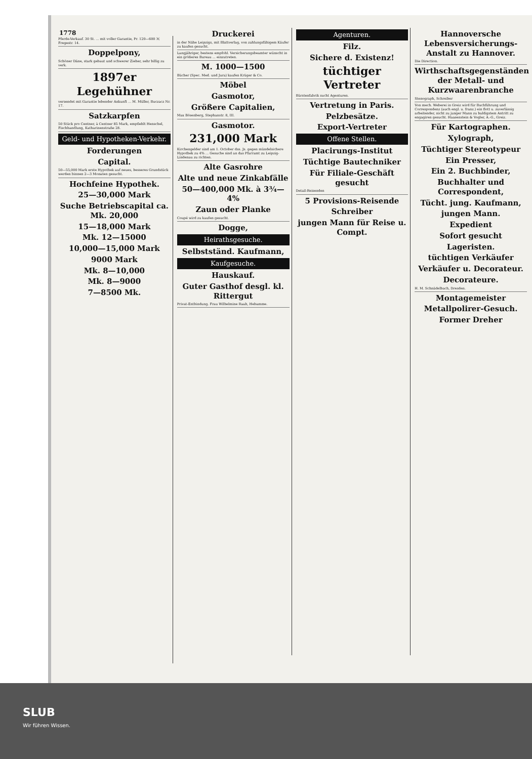1778
Pferde-Verkauf. 30 St. ... mit voller Garantie, Pr. 120—600 ℳ Fregestr. 14.
Doppelpony,
Schöner Däne, stark gebaut und schwerer Zieher, sehr billig zu verk.
1897er Legehühner
versendet mit Garantie lebender Ankunft ... M. Müller, Buczacz Nr. 17.
Satzkarpfen
50 Stück pro Centner, à Centner 85 Mark, empfiehlt Henschel, Fischhandlung, Katharinenstraße 28.
Geld- und Hypotheken-Verkehr.
Forderungen
Capital.
50—55,000 Mark erste Hypothek auf neues, besseres Grundstück werden binnen 2—3 Monaten gesucht.
Hochfeine Hypothek.
25—30,000 Mark
Suche Betriebscapital ca. Mk. 20,000
15—18,000 Mark
Mk. 12—15000
10,000—15,000 Mark
9000 Mark
Mk. 8—10,000
Mk. 8—9000
7—8500 Mk.
Druckerei
in der Nähe Leipzigs, mit Blattverlag, von zahlungsfähigem Käufer zu kaufen gesucht.
Langjähriger, bestens empfohl. Versicherungsbeamter wünscht in ein größeres Bureau ... einzutreten.
M. 1000—1500
Bücher (Spec. Med. und Jura) kaufen Krüger & Co.
Möbel
Gasmotor,
Größere Capitalien,
Max Bösenberg, Stephanstr. 8, III.
Gasmotor.
231,000 Mark
Kirchengelder sind am 1. October dss. Js. gegen mündelsichere Hypothek zu 4% ... Gesuche sind an das Pfarramt zu Leipzig-Lindenau zu richten.
Alte Gasrohre
Alte und neue Zinkabfälle
50—400,000 Mk. à 3¾—4%
Zaun oder Planke
Coupé wird zu kaufen gesucht.
Dogge,
Heirathsgesuche.
Selbstständ. Kaufmann,
Kaufgesuche.
Hauskauf.
Guter Gasthof desgl. kl. Rittergut
Privat-Entbindung. Frau Wilhelmine Raab, Hebamme.
Agenturen.
Filz.
Sichere d. Existenz!
tüchtiger Vertreter
Bürstenfabrik sucht Agenturen.
Vertretung in Paris.
Pelzbesätze.
Export-Vertreter
Offene Stellen.
Placirungs-Institut
Tüchtige Bautechniker
Für Filiale-Geschäft gesucht
Detail-Reisenden
5 Provisions-Reisende
Schreiber
jungen Mann für Reise u. Compt.
Hannoversche Lebensversicherungs-Anstalt zu Hannover.
Die Direction.
Wirthschaftsgegenständen der Metall- und Kurzwaarenbranche
Stenograph, Schreiber
Von mech. Weberei in Greiz wird für Buchführung und Correspondenz (auch engl. u. franz.) ein flott u. zuverlässig arbeitender, nicht zu junger Mann zu baldigstem Antritt zu engagiren gesucht. Haasenstein & Vogler, A.-G., Greiz.
Für Kartographen.
Xylograph,
Tüchtiger Stereotypeur
Ein Presser,
Ein 2. Buchbinder,
Buchhalter und Correspondent,
Tücht. jung. Kaufmann,
jungen Mann.
Expedient
Sofort gesucht
Lageristen.
tüchtigen Verkäufer
Verkäufer u. Decorateur.
Decorateure.
H. M. Schnädelbach, Dresden.
Montagemeister
Metallpolirer-Gesuch.
Former Dreher
SLUB
Wir führen Wissen.